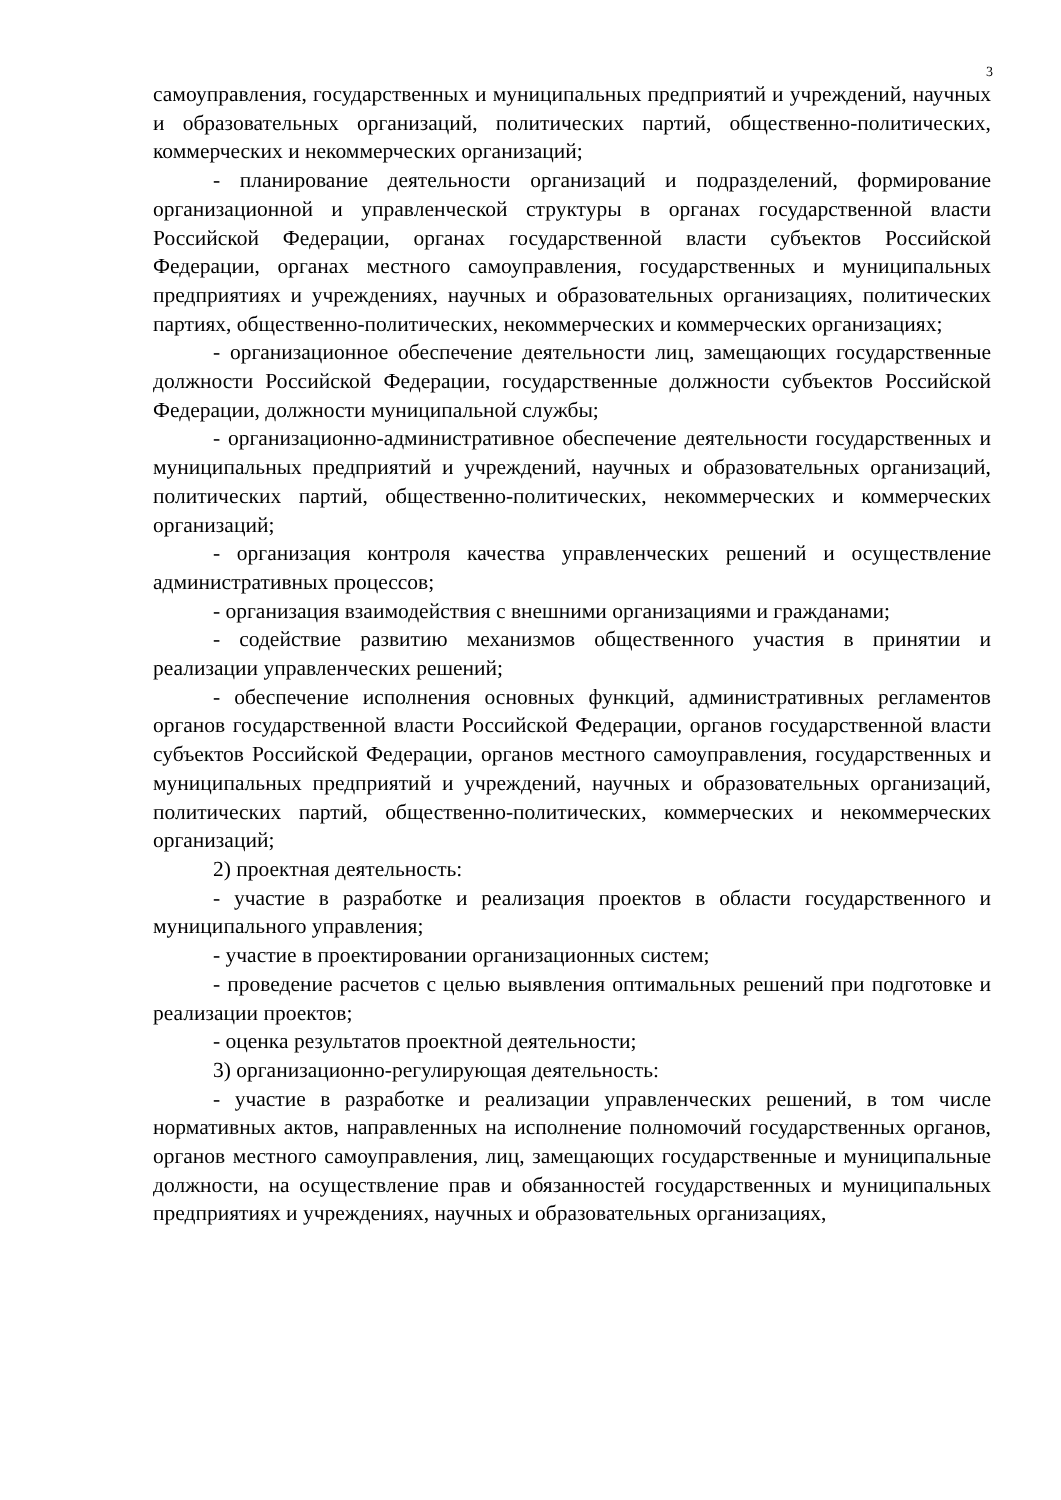3
самоуправления, государственных и муниципальных предприятий и учреждений, научных и образовательных организаций, политических партий, общественно-политических, коммерческих и некоммерческих организаций;
- планирование деятельности организаций и подразделений, формирование организационной и управленческой структуры в органах государственной власти Российской Федерации, органах государственной власти субъектов Российской Федерации, органах местного самоуправления, государственных и муниципальных предприятиях и учреждениях, научных и образовательных организациях, политических партиях, общественно-политических, некоммерческих и коммерческих организациях;
- организационное обеспечение деятельности лиц, замещающих государственные должности Российской Федерации, государственные должности субъектов Российской Федерации, должности муниципальной службы;
- организационно-административное обеспечение деятельности государственных и муниципальных предприятий и учреждений, научных и образовательных организаций, политических партий, общественно-политических, некоммерческих и коммерческих организаций;
- организация контроля качества управленческих решений и осуществление административных процессов;
- организация взаимодействия с внешними организациями и гражданами;
- содействие развитию механизмов общественного участия в принятии и реализации управленческих решений;
- обеспечение исполнения основных функций, административных регламентов органов государственной власти Российской Федерации, органов государственной власти субъектов Российской Федерации, органов местного самоуправления, государственных и муниципальных предприятий и учреждений, научных и образовательных организаций, политических партий, общественно-политических, коммерческих и некоммерческих организаций;
2) проектная деятельность:
- участие в разработке и реализация проектов в области государственного и муниципального управления;
- участие в проектировании организационных систем;
- проведение расчетов с целью выявления оптимальных решений при подготовке и реализации проектов;
- оценка результатов проектной деятельности;
3) организационно-регулирующая деятельность:
- участие в разработке и реализации управленческих решений, в том числе нормативных актов, направленных на исполнение полномочий государственных органов, органов местного самоуправления, лиц, замещающих государственные и муниципальные должности, на осуществление прав и обязанностей государственных и муниципальных предприятиях и учреждениях, научных и образовательных организациях,